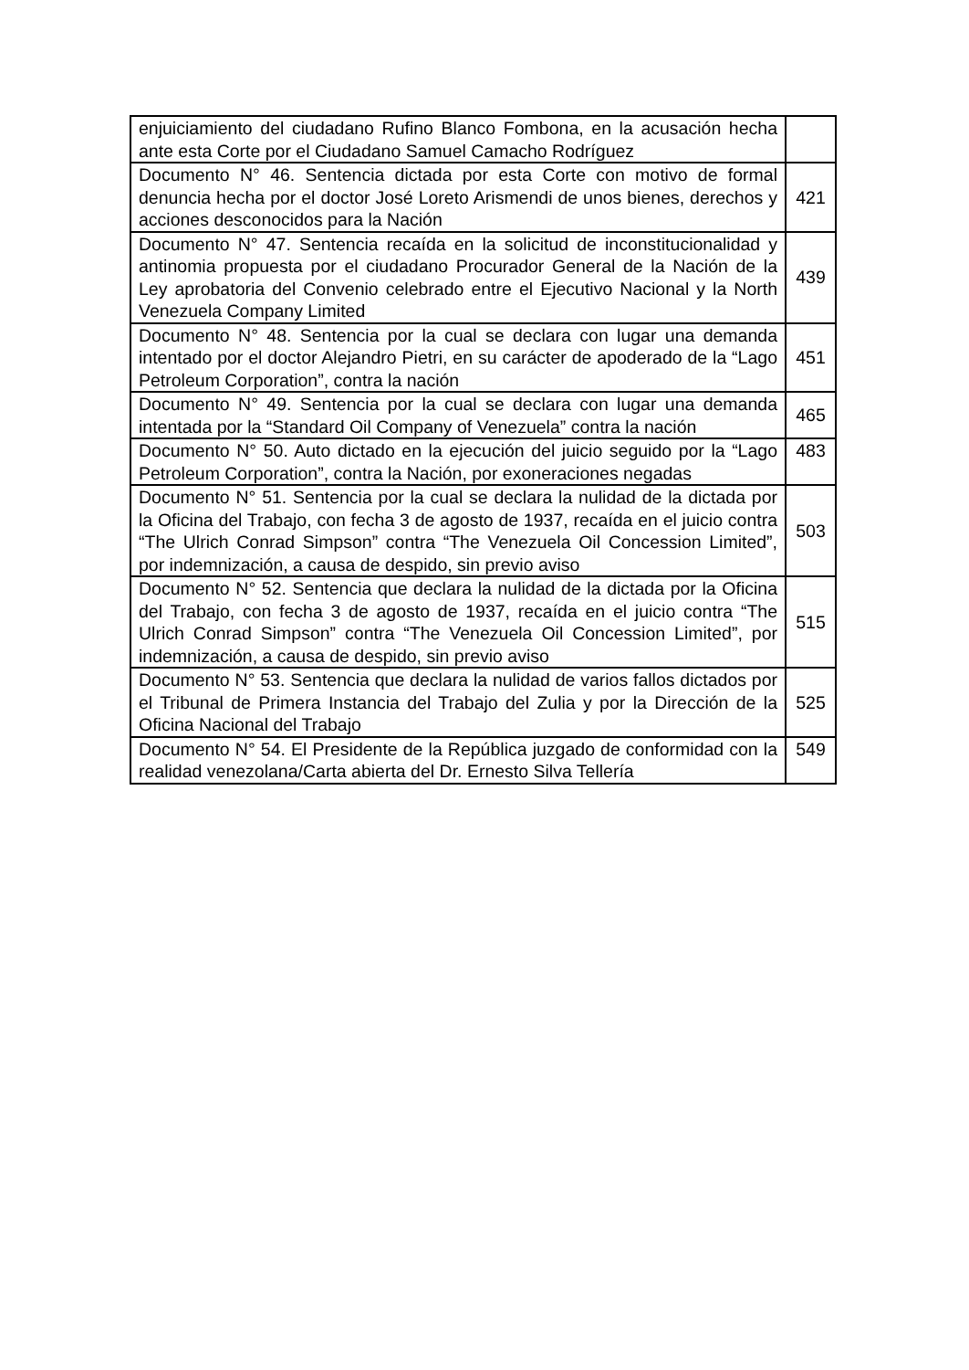| enjuiciamiento del ciudadano Rufino Blanco Fombona, en la acusación hecha ante esta Corte por el Ciudadano Samuel Camacho Rodríguez | |
| Documento N° 46. Sentencia dictada por esta Corte con motivo de formal denuncia hecha por el doctor José Loreto Arismendi de unos bienes, derechos y acciones desconocidos para la Nación | 421 |
| Documento N° 47. Sentencia recaída en la solicitud de inconstitucionalidad y antinomia propuesta por el ciudadano Procurador General de la Nación de la Ley aprobatoria del Convenio celebrado entre el Ejecutivo Nacional y la North Venezuela Company Limited | 439 |
| Documento N° 48. Sentencia por la cual se declara con lugar una demanda intentado por el doctor Alejandro Pietri, en su carácter de apoderado de la “Lago Petroleum Corporation”, contra la nación | 451 |
| Documento N° 49. Sentencia por la cual se declara con lugar una demanda intentada por la “Standard Oil Company of Venezuela” contra la nación | 465 |
| Documento N° 50. Auto dictado en la ejecución del juicio seguido por la “Lago Petroleum Corporation”, contra la Nación, por exoneraciones negadas | 483 |
| Documento N° 51. Sentencia por la cual se declara la nulidad de la dictada por la Oficina del Trabajo, con fecha 3 de agosto de 1937, recaída en el juicio contra “The Ulrich Conrad Simpson” contra “The Venezuela Oil Concession Limited”, por indemnización, a causa de despido, sin previo aviso | 503 |
| Documento N° 52. Sentencia que declara la nulidad de la dictada por la Oficina del Trabajo, con fecha 3 de agosto de 1937, recaída en el juicio contra “The Ulrich Conrad Simpson” contra “The Venezuela Oil Concession Limited”, por indemnización, a causa de despido, sin previo aviso | 515 |
| Documento N° 53. Sentencia que declara la nulidad de varios fallos dictados por el Tribunal de Primera Instancia del Trabajo del Zulia y por la Dirección de la Oficina Nacional del Trabajo | 525 |
| Documento N° 54. El Presidente de la República juzgado de conformidad con la realidad venezolana/Carta abierta del Dr. Ernesto Silva Tellería | 549 |